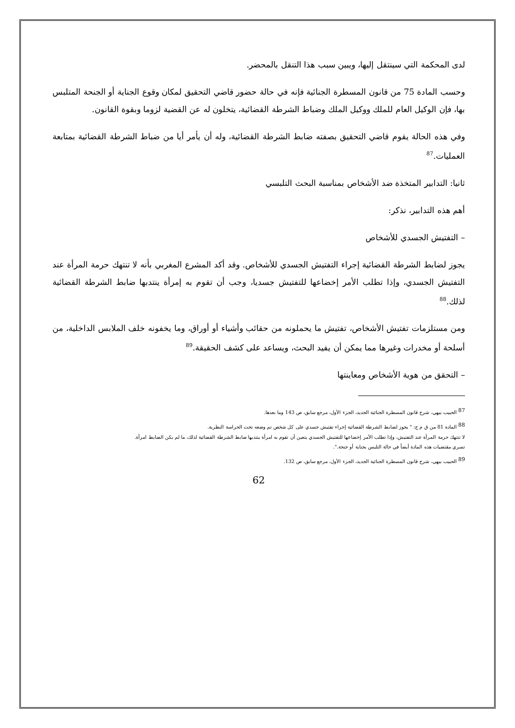لدى المحكمة التي سينتقل إليها، ويبين سبب هذا التنقل بالمحضر.
وحسب المادة 75 من قانون المسطرة الجنائية فإنه في حالة حضور قاضي التحقيق لمكان وقوع الجناية أو الجنحة المتلبس بها، فإن الوكيل العام للملك ووكيل الملك وضباط الشرطة القضائية، يتخلون له عن القضية لزوما وبقوة القانون.
وفي هذه الحالة يقوم قاضي التحقيق بصفته ضابط الشرطة القضائية، وله أن يأمر أيا من ضباط الشرطة القضائية بمتابعة العمليات.<sup>87</sup>
ثانيا: التدابير المتخذة ضد الأشخاص بمناسبة البحث التلبسي
أهم هذه التدابير، نذكر:
– التفتيش الجسدي للأشخاص
يجوز لضابط الشرطة القضائية إجراء التفتيش الجسدي للأشخاص. وقد أكد المشرع المغربي بأنه لا تنتهك حرمة المرأة عند التفتيش الجسدي، وإذا تطلب الأمر إخضاعها للتفتيش جسديا، وجب أن تقوم به إمرأة ينتدبها ضابط الشرطة القضائية لذلك.<sup>88</sup>
ومن مستلزمات تفتيش الأشخاص، تفتيش ما يحملونه من حقائب وأشياء أو أوراق، وما يخفونه خلف الملابس الداخلية، من أسلحة أو مخدرات وغيرها مما يمكن أن يفيد البحث، ويساعد على كشف الحقيقة.<sup>89</sup>
– التحقق من هوية الأشخاص ومعاينتها
<sup>87</sup> الحبيب بيهي، شرح قانون المسطرة الجنائية الجديد، الجزء الأول، مرجع سابق، ص 143 وما بعدها.
<sup>88</sup> المادة 81 من ق م ج: " يجوز لضابط الشرطة القضائية إجراء تفتيش جسدي على كل شخص تم وضعه تحت الحراسة النظرية.
لا تنتهك حرمة المرأة عند التفتيش، وإذا تطلب الأمر إخضاعها للتفتيش الجسدي يتعين أن تقوم به امرأة ينتدبها ضابط الشرطة القضائية لذلك، ما لم يكن الضابط امرأة.
تسري مقتضيات هذه المادة أيضاً في حالة التلبس بجناية أو جنحة.".
<sup>89</sup> الحبيب بيهي، شرح قانون المسطرة الجنائية الجديد، الجزء الأول، مرجع سابق، ص 132.
62